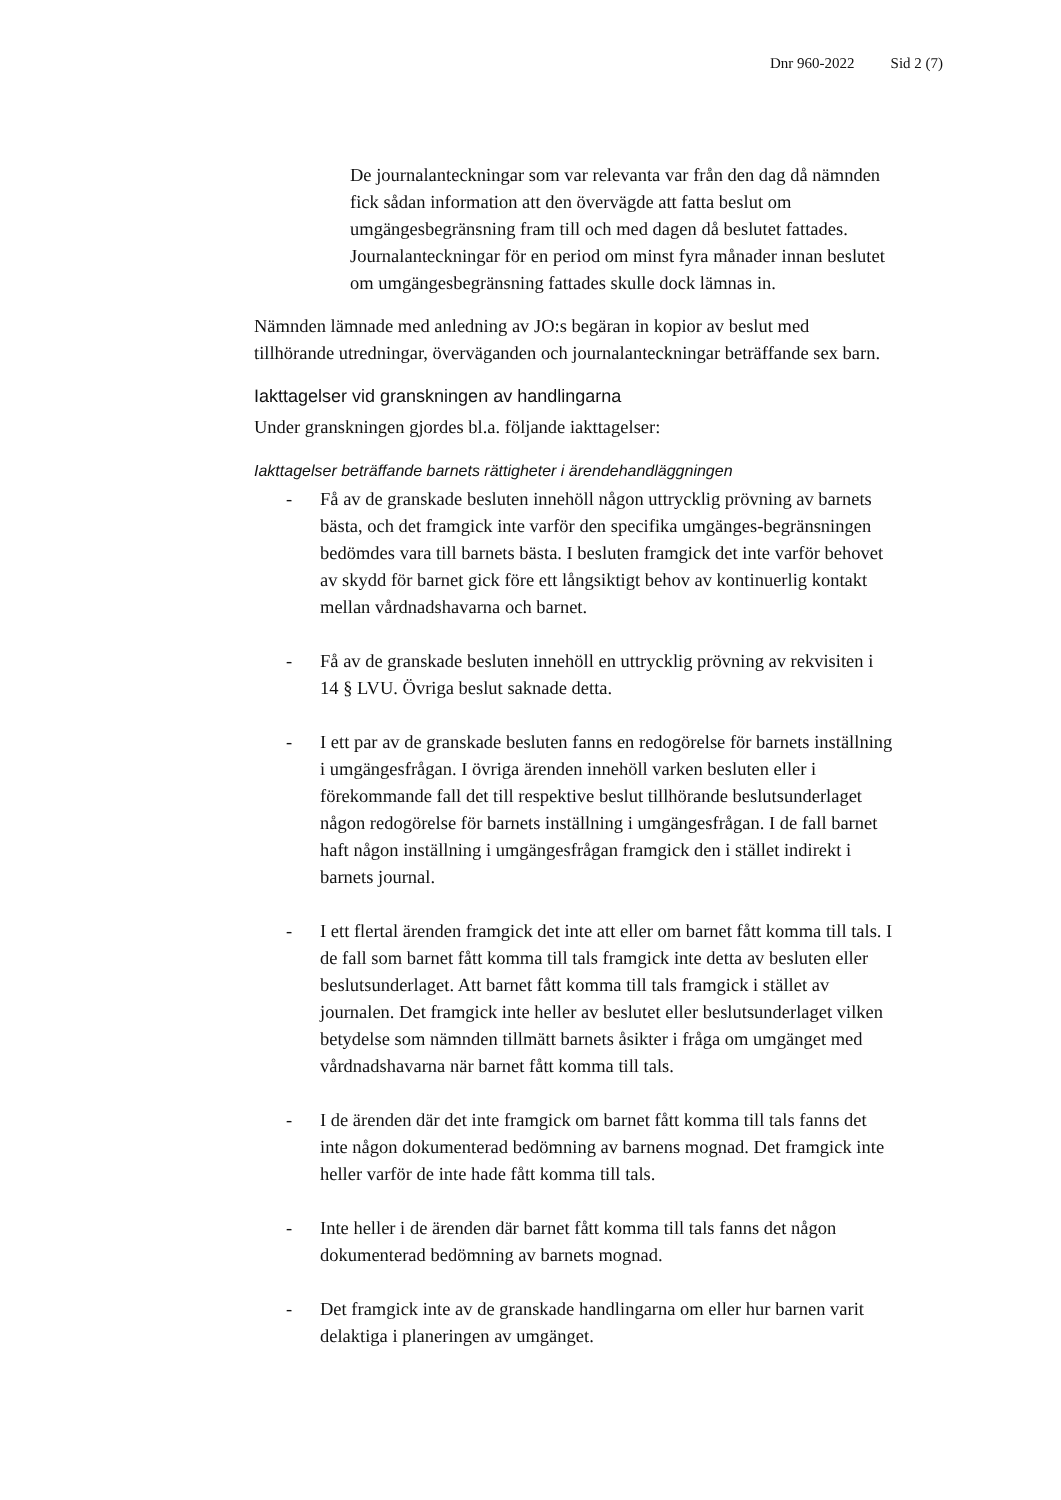Dnr 960-2022 Sid 2 (7)
De journalanteckningar som var relevanta var från den dag då nämnden fick sådan information att den övervägde att fatta beslut om umgängesbegränsning fram till och med dagen då beslutet fattades. Journalanteckningar för en period om minst fyra månader innan beslutet om umgängesbegränsning fattades skulle dock lämnas in.
Nämnden lämnade med anledning av JO:s begäran in kopior av beslut med tillhörande utredningar, överväganden och journalanteckningar beträffande sex barn.
Iakttagelser vid granskningen av handlingarna
Under granskningen gjordes bl.a. följande iakttagelser:
Iakttagelser beträffande barnets rättigheter i ärendehandläggningen
- Få av de granskade besluten innehöll någon uttrycklig prövning av barnets bästa, och det framgick inte varför den specifika umgänges-begränsningen bedömdes vara till barnets bästa. I besluten framgick det inte varför behovet av skydd för barnet gick före ett långsiktigt behov av kontinuerlig kontakt mellan vårdnadshavarna och barnet.
- Få av de granskade besluten innehöll en uttrycklig prövning av rekvisiten i 14 § LVU. Övriga beslut saknade detta.
- I ett par av de granskade besluten fanns en redogörelse för barnets inställning i umgängesfrågan. I övriga ärenden innehöll varken besluten eller i förekommande fall det till respektive beslut tillhörande beslutsunderlaget någon redogörelse för barnets inställning i umgängesfrågan. I de fall barnet haft någon inställning i umgängesfrågan framgick den i stället indirekt i barnets journal.
- I ett flertal ärenden framgick det inte att eller om barnet fått komma till tals. I de fall som barnet fått komma till tals framgick inte detta av besluten eller beslutsunderlaget. Att barnet fått komma till tals framgick i stället av journalen. Det framgick inte heller av beslutet eller beslutsunderlaget vilken betydelse som nämnden tillmätt barnets åsikter i fråga om umgänget med vårdnadshavarna när barnet fått komma till tals.
- I de ärenden där det inte framgick om barnet fått komma till tals fanns det inte någon dokumenterad bedömning av barnens mognad. Det framgick inte heller varför de inte hade fått komma till tals.
- Inte heller i de ärenden där barnet fått komma till tals fanns det någon dokumenterad bedömning av barnets mognad.
- Det framgick inte av de granskade handlingarna om eller hur barnen varit delaktiga i planeringen av umgänget.